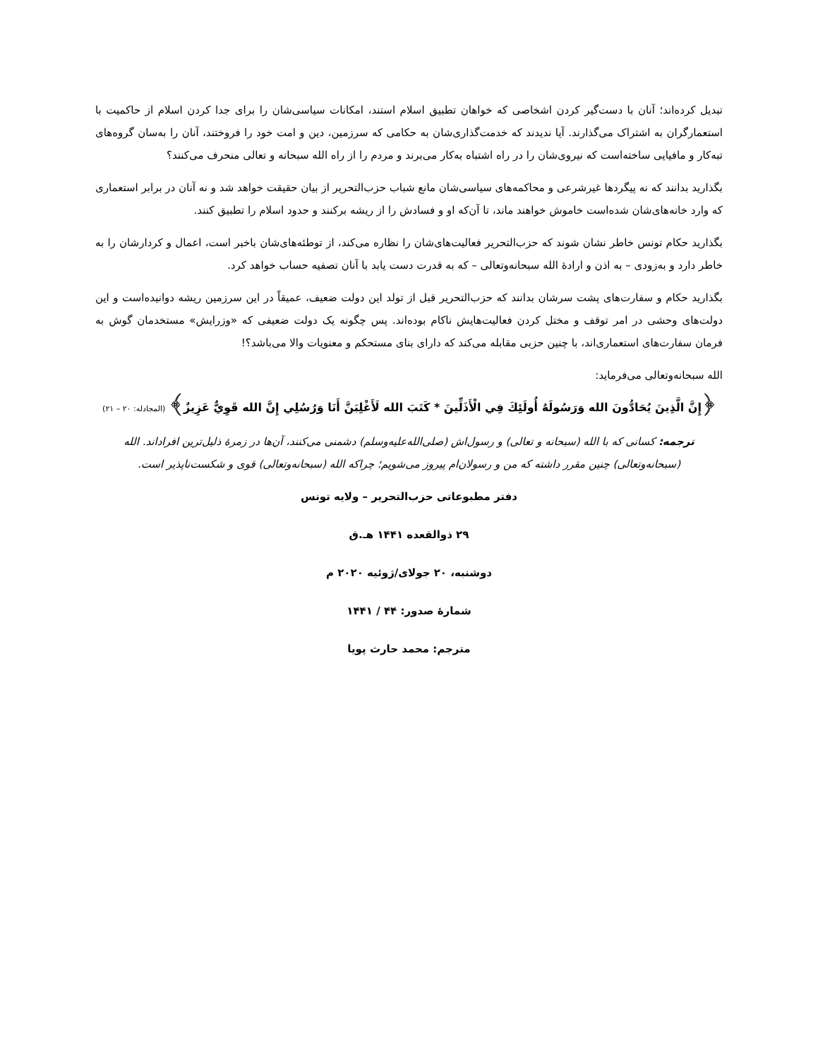تبدیل کرده‌اند؛ آنان با دست‌گیر کردن اشخاصی که خواهان تطبیق اسلام استند، امکانات سیاسی‌شان را برای جدا کردن اسلام از حاکمیت با استعمارگران به اشتراک می‌گذارند. آیا ندیدند که خدمت‌گذاری‌شان به حکامی که سرزمین، دین و امت خود را فروختند، آنان را به‌سان گروه‌های تبه‌کار و مافیایی ساخته‌است که نیروی‌شان را در راه اشتباه به‌کار می‌برند و مردم را از راه الله سبحانه و تعالی منحرف می‌کنند؟
بگذارید بدانند که نه پیگردها غیرشرعی و محاکمه‌های سیاسی‌شان مانع شباب حزب‌التحریر از بیان حقیقت خواهد شد و نه آنان در برابر استعماری که وارد خانه‌های‌شان شده‌است خاموش خواهند ماند، تا آن‌که او و فسادش را از ریشه برکنند و حدود اسلام را تطبیق کنند.
بگذارید حکام تونس خاطر نشان شوند که حزب‌التحریر فعالیت‌های‌شان را نظاره می‌کند، از توطئه‌های‌شان باخبر است، اعمال و کردارشان را به خاطر دارد و به‌زودی – به اذن و ارادهٔ الله سبحانه‌وتعالی – که به قدرت دست یابد با آنان تصفیه حساب خواهد کرد.
بگذارید حکام و سفارت‌های پشت سرشان بدانند که حزب‌التحریر قبل از تولد این دولت ضعیف، عمیقاً در این سرزمین ریشه دوانیده‌است و این دولت‌های وحشی در امر توقف و مختل کردن فعالیت‌هایش ناکام بوده‌اند. پس چگونه یک دولت ضعیفی که «وزرایش» مستخدمان گوش به فرمان سفارت‌های استعماری‌اند، با چنین حزبی مقابله می‌کند که دارای بنای مستحکم و معنویات والا می‌باشد؟!
الله سبحانه‌وتعالی می‌فرماید:
﴿إِنَّ الَّذِينَ يُحَادُّونَ الله وَرَسُولَهُ أُولَئِكَ فِي الْأَذَلِّينَ * كَتَبَ الله لَأَغْلِبَنَّ أَنَا وَرُسُلِي إِنَّ الله قَوِيٌّ عَزِيزٌ﴾ (المجادله: ۲۰ – ۲۱)
ترجمه: کسانی که با الله (سبحانه و تعالی) و رسول‌اش (صلی‌الله‌علیه‌وسلم) دشمنی می‌کنند، آن‌ها در زمرهٔ ذلیل‌ترین افراداند. الله (سبحانه‌وتعالی) چنین مقرر داشته که من و رسولان‌ام پیروز می‌شویم؛ چراکه الله (سبحانه‌وتعالی) قوی و شکست‌ناپذیر است.
دفتر مطبوعاتی حزب‌التحریر – ولایه تونس
۲۹ ذوالقعده ۱۴۴۱ هـ.ق
دوشنبه، ۲۰ جولای/ژوئیه ۲۰۲۰ م
شمارهٔ صدور: ۴۴ / ۱۴۴۱
مترجم: محمد حارث پویا